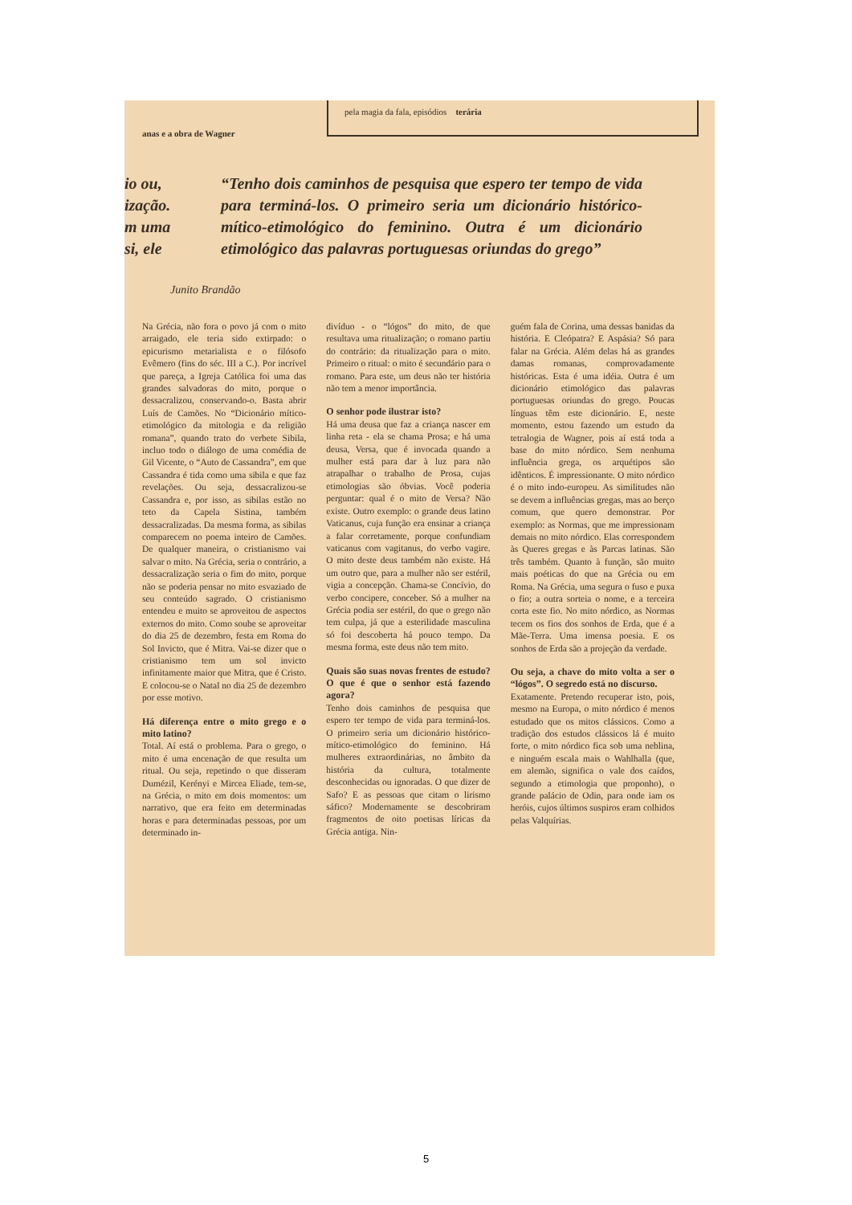anas e a obra de Wagner
pela magia da fala, episódios terária
io ou,
ização.
m uma
si, ele
“Tenho dois caminhos de pesquisa que espero ter tempo de vida para terminá-los. O primeiro seria um dicionário histórico-mítico-etimológico do feminino. Outra é um dicionário etimológico das palavras portuguesas oriundas do grego”
Junito Brandão
Na Grécia, não fora o povo já com o mito arraigado, ele teria sido extirpado: o epicurismo metarialista e o filósofo Evêmero (fins do séc. III a C.). Por incrível que pareça, a Igreja Católica foi uma das grandes salvadoras do mito, porque o dessacralizou, conservando-o. Basta abrir Luís de Camões. No “Dicionário mítico-etimológico da mitologia e da religião romana”, quando trato do verbete Sibila, incluo todo o diálogo de uma comédia de Gil Vicente, o “Auto de Cassandra”, em que Cassandra é tida como uma sibila e que faz revelações. Ou seja, dessacralizou-se Cassandra e, por isso, as sibilas estão no teto da Capela Sistina, também dessacralizadas. Da mesma forma, as sibilas comparecem no poema inteiro de Camões. De qualquer maneira, o cristianismo vai salvar o mito. Na Grécia, seria o contrário, a dessacralização seria o fim do mito, porque não se poderia pensar no mito esvaziado de seu conteúdo sagrado. O cristianismo entendeu e muito se aproveitou de aspectos externos do mito. Como soube se aproveitar do dia 25 de dezembro, festa em Roma do Sol Invicto, que é Mitra. Vai-se dizer que o cristianismo tem um sol invicto infinitamente maior que Mitra, que é Cristo. E colocou-se o Natal no dia 25 de dezembro por esse motivo.
Há diferença entre o mito grego e o mito latino?
Total. Aí está o problema. Para o grego, o mito é uma encenação de que resulta um ritual. Ou seja, repetindo o que disseram Dumézil, Kerényi e Mircea Eliade, tem-se, na Grécia, o mito em dois momentos: um narrativo, que era feito em determinadas horas e para determinadas pessoas, por um determinado in-
divíduo - o “lógos” do mito, de que resultava uma ritualização; o romano partiu do contrário: da ritualização para o mito. Primeiro o ritual: o mito é secundário para o romano. Para este, um deus não ter história não tem a menor importância.
O senhor pode ilustrar isto?
Há uma deusa que faz a criança nascer em linha reta - ela se chama Prosa; e há uma deusa, Versa, que é invocada quando a mulher está para dar à luz para não atrapalhar o trabalho de Prosa, cujas etimologias são óbvias. Você poderia perguntar: qual é o mito de Versa? Não existe. Outro exemplo: o grande deus latino Vaticanus, cuja função era ensinar a criança a falar corretamente, porque confundiam vaticanus com vagitanus, do verbo vagire. O mito deste deus também não existe. Há um outro que, para a mulher não ser estéril, vigia a concepção. Chama-se Concívio, do verbo concipere, conceber. Só a mulher na Grécia podia ser estéril, do que o grego não tem culpa, já que a esterilidade masculina só foi descoberta há pouco tempo. Da mesma forma, este deus não tem mito.
Quais são suas novas frentes de estudo? O que é que o senhor está fazendo agora?
Tenho dois caminhos de pesquisa que espero ter tempo de vida para terminá-los. O primeiro seria um dicionário histórico-mítico-etimológico do feminino. Há mulheres extraordinárias, no âmbito da história da cultura, totalmente desconhecidas ou ignoradas. O que dizer de Safo? E as pessoas que citam o lirismo sáfico? Modernamente se descobriram fragmentos de oito poetisas líricas da Grécia antiga. Nin-
guém fala de Corina, uma dessas banidas da história. E Cleópatra? E Aspásia? Só para falar na Grécia. Além delas há as grandes damas romanas, comprovadamente históricas. Esta é uma idéia. Outra é um dicionário etimológico das palavras portuguesas oriundas do grego. Poucas línguas têm este dicionário. E, neste momento, estou fazendo um estudo da tetralogia de Wagner, pois aí está toda a base do mito nórdico. Sem nenhuma influência grega, os arquétipos são idênticos. É impressionante. O mito nórdico é o mito indo-europeu. As similitudes não se devem a influências gregas, mas ao berço comum, que quero demonstrar. Por exemplo: as Normas, que me impressionam demais no mito nórdico. Elas correspondem às Queres gregas e às Parcas latinas. São três também. Quanto à função, são muito mais poéticas do que na Grécia ou em Roma. Na Grécia, uma segura o fuso e puxa o fio; a outra sorteia o nome, e a terceira corta este fio. No mito nórdico, as Normas tecem os fios dos sonhos de Erda, que é a Mãe-Terra. Uma imensa poesia. E os sonhos de Erda são a projeção da verdade.
Ou seja, a chave do mito volta a ser o “lógos”. O segredo está no discurso.
Exatamente. Pretendo recuperar isto, pois, mesmo na Europa, o mito nórdico é menos estudado que os mitos clássicos. Como a tradição dos estudos clássicos lá é muito forte, o mito nórdico fica sob uma neblina, e ninguém escala mais o Wahlhalla (que, em alemão, significa o vale dos caídos, segundo a etimologia que proponho), o grande palácio de Odin, para onde iam os heróis, cujos últimos suspiros eram colhidos pelas Valquírias.
5